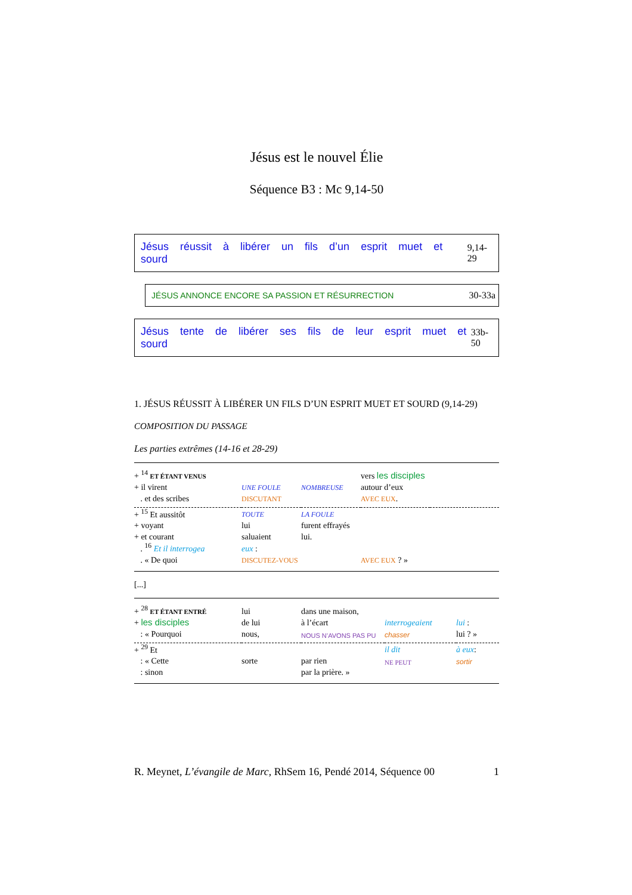Jésus est le nouvel Élie
Séquence B3 : Mc 9,14-50
Jésus réussit à libérer un fils d’un esprit muet et sourd 9,14-29
JÉSUS ANNONCE ENCORE SA PASSION ET RÉSURRECTION 30-33a
Jésus tente de libérer ses fils de leur esprit muet et sourd 33b-50
1. JÉSUS RÉUSSIT À LIBÉRER UN FILS D’UN ESPRIT MUET ET SOURD (9,14-29)
COMPOSITION DU PASSAGE
Les parties extrêmes (14-16 et 28-29)
| + <sup>14</sup> ET ÉTANT VENUS | | | vers les disciples | |
| + il virent | UNE FOULE | NOMBREUSE | autour d’eux | |
| . et des scribes | DISCUTANT | | AVEC EUX . | |
| + <sup>15</sup> Et aussitôt | TOUTE | LA FOULE | | |
| + voyant | lui | furent effrayés | | |
| + et courant | saluaient | lui. | | |
| . <sup>16</sup> Et il interrogea | eux : | | | |
| . « De quoi | DISCUTEZ-VOUS | | AVEC EUX ? » | |
[...]
| + <sup>28</sup> ET ÉTANT ENTRÉ | lui | dans une maison, | | |
| + les disciples | de lui | à l’écart | interrogeaient | lui : |
| : « Pourquoi | nous, | NOUS N’AVONS PAS PU | chasser | lui ? » |
| + <sup>29</sup> Et | | | il dit | à eux : |
| : « Cette | sorte | par rien | NE PEUT | sortir |
| : sinon | | par la prière. » | | |
R. Meynet, L’évangile de Marc, RhSem 16, Pendé 2014, Séquence 00 1